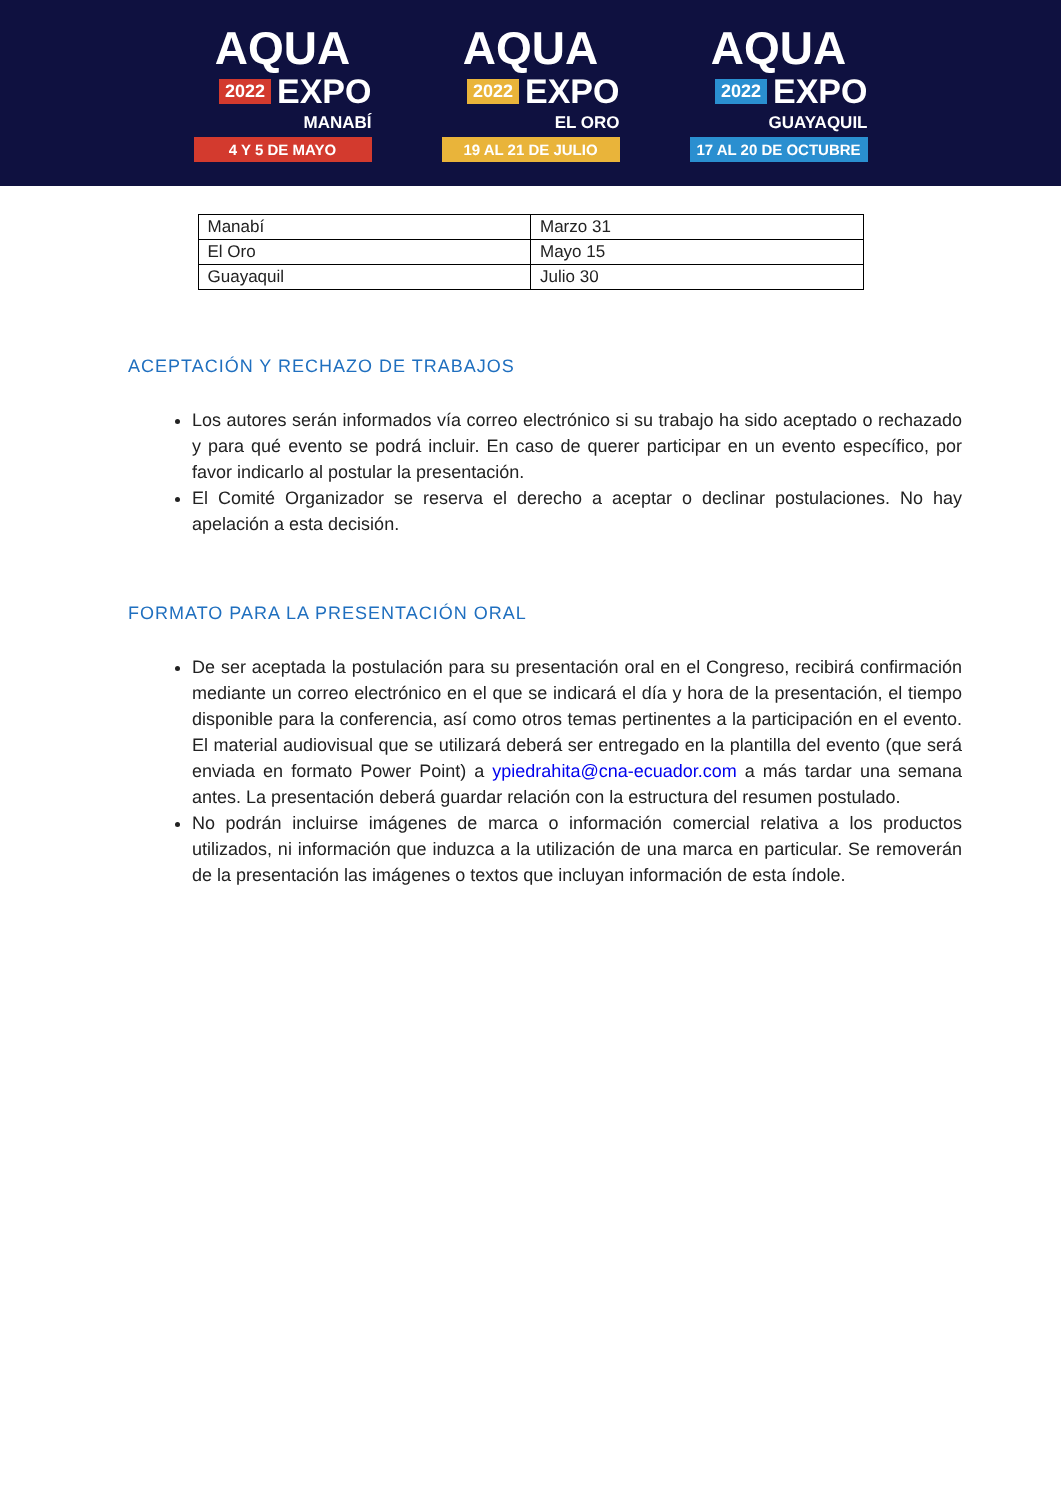AQUA
2022 EXPO
MANABÍ
4 Y 5 DE MAYO
AQUA
2022 EXPO
EL ORO
19 AL 21 DE JULIO
AQUA
2022 EXPO
GUAYAQUIL
17 AL 20 DE OCTUBRE
| Manabí | Marzo 31 |
| El Oro | Mayo 15 |
| Guayaquil | Julio 30 |
ACEPTACIÓN Y RECHAZO DE TRABAJOS
Los autores serán informados vía correo electrónico si su trabajo ha sido aceptado o rechazado y para qué evento se podrá incluir. En caso de querer participar en un evento específico, por favor indicarlo al postular la presentación.
El Comité Organizador se reserva el derecho a aceptar o declinar postulaciones. No hay apelación a esta decisión.
FORMATO PARA LA PRESENTACIÓN ORAL
De ser aceptada la postulación para su presentación oral en el Congreso, recibirá confirmación mediante un correo electrónico en el que se indicará el día y hora de la presentación, el tiempo disponible para la conferencia, así como otros temas pertinentes a la participación en el evento. El material audiovisual que se utilizará deberá ser entregado en la plantilla del evento (que será enviada en formato Power Point) a ypiedrahita@cna-ecuador.com a más tardar una semana antes. La presentación deberá guardar relación con la estructura del resumen postulado.
No podrán incluirse imágenes de marca o información comercial relativa a los productos utilizados, ni información que induzca a la utilización de una marca en particular. Se removerán de la presentación las imágenes o textos que incluyan información de esta índole.